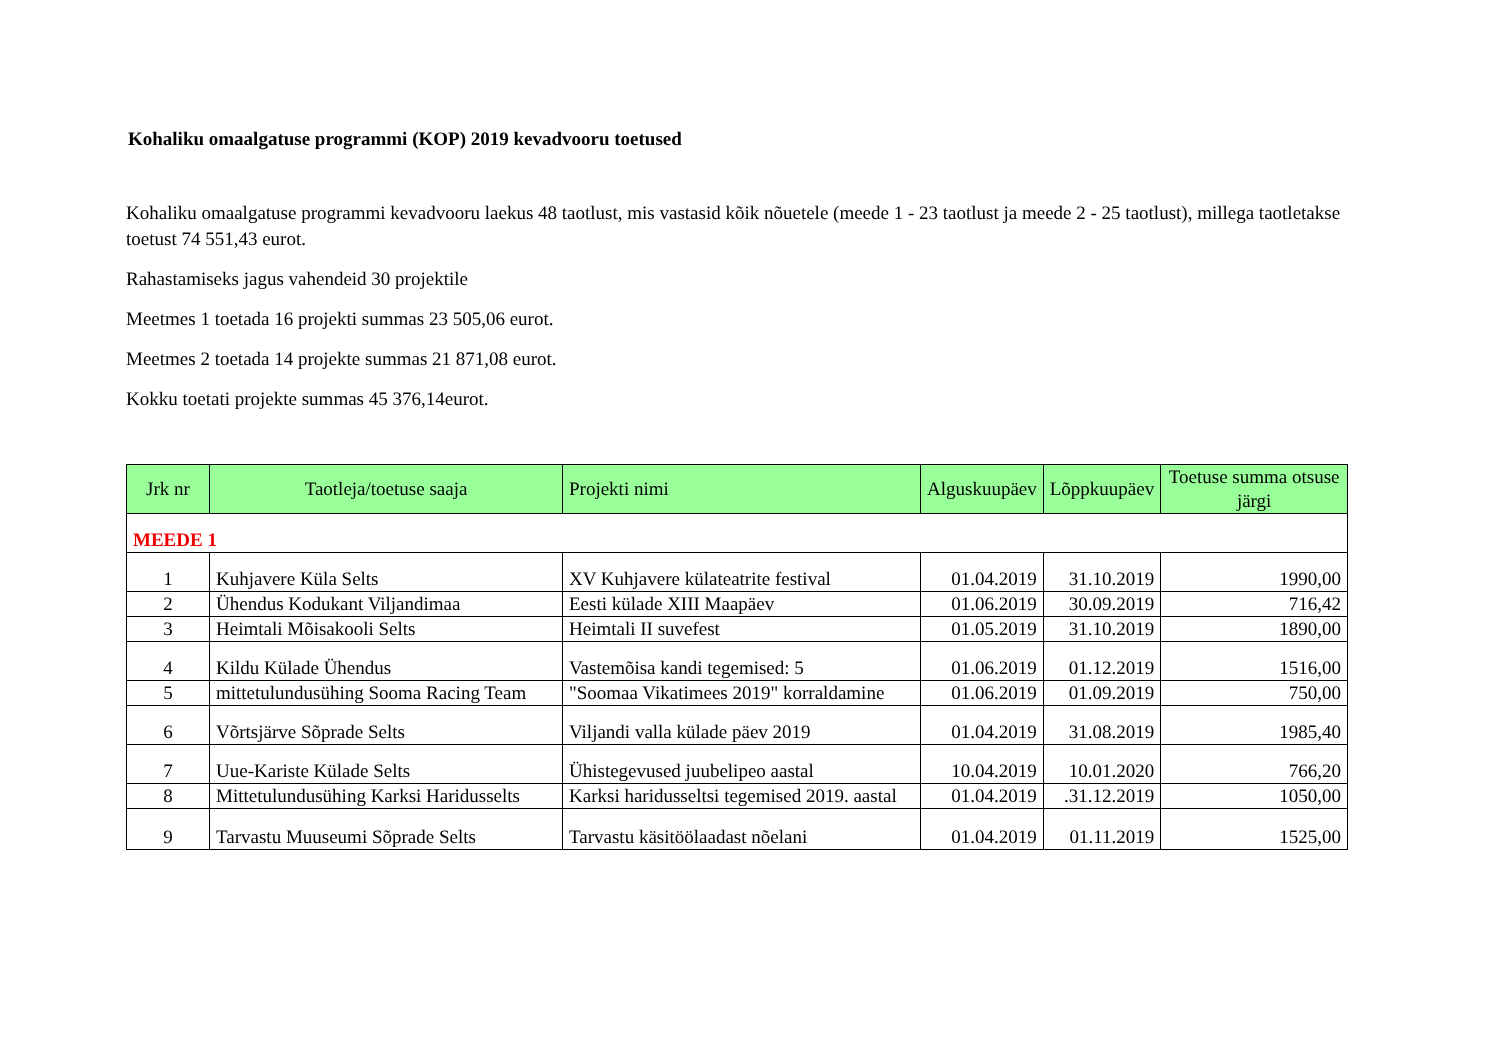Kohaliku omaalgatuse programmi (KOP) 2019 kevadvooru toetused
Kohaliku omaalgatuse programmi kevadvooru laekus 48 taotlust, mis vastasid kõik nõuetele (meede 1 - 23 taotlust ja meede 2 - 25 taotlust), millega taotletakse toetust 74 551,43 eurot.
Rahastamiseks jagus vahendeid 30 projektile
Meetmes 1 toetada 16 projekti summas 23 505,06 eurot.
Meetmes 2 toetada 14 projekte summas 21 871,08 eurot.
Kokku toetati projekte summas 45 376,14eurot.
| Jrk nr | Taotleja/toetuse saaja | Projekti nimi | Alguskuupäev | Lõppkuupäev | Toetuse summa otsuse järgi |
| --- | --- | --- | --- | --- | --- |
| MEEDE 1 | | | | | |
| 1 | Kuhjavere Küla Selts | XV Kuhjavere külateatrite festival | 01.04.2019 | 31.10.2019 | 1990,00 |
| 2 | Ühendus Kodukant Viljandimaa | Eesti külade XIII Maapäev | 01.06.2019 | 30.09.2019 | 716,42 |
| 3 | Heimtali Mõisakooli Selts | Heimtali II suvefest | 01.05.2019 | 31.10.2019 | 1890,00 |
| 4 | Kildu Külade Ühendus | Vastemõisa kandi tegemised: 5 | 01.06.2019 | 01.12.2019 | 1516,00 |
| 5 | mittetulundusühing Sooma Racing Team | "Soomaa Vikatimees 2019" korraldamine | 01.06.2019 | 01.09.2019 | 750,00 |
| 6 | Võrtsjärve Sõprade Selts | Viljandi valla külade päev 2019 | 01.04.2019 | 31.08.2019 | 1985,40 |
| 7 | Uue-Kariste Külade Selts | Ühistegevused juubelipeo aastal | 10.04.2019 | 10.01.2020 | 766,20 |
| 8 | Mittetulundusühing Karksi Haridusselts | Karksi haridusseltsi tegemised 2019. aastal | 01.04.2019 | .31.12.2019 | 1050,00 |
| 9 | Tarvastu Muuseumi Sõprade Selts | Tarvastu käsitöölaadast nõelani | 01.04.2019 | 01.11.2019 | 1525,00 |